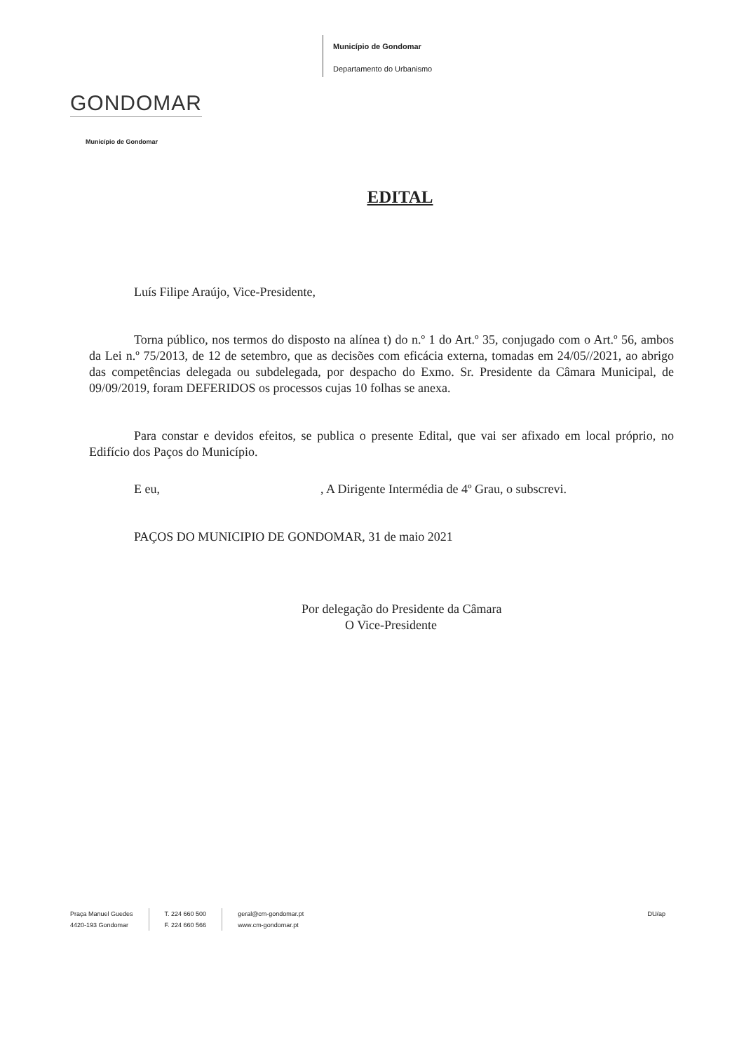GONDOMAR
Município de Gondomar
Município de Gondomar
Departamento do Urbanismo
EDITAL
Luís Filipe Araújo, Vice-Presidente,
Torna público, nos termos do disposto na alínea t) do n.º 1 do Art.º 35, conjugado com o Art.º 56, ambos da Lei n.º 75/2013, de 12 de setembro, que as decisões com eficácia externa, tomadas em 24/05//2021, ao abrigo das competências delegada ou subdelegada, por despacho do Exmo. Sr. Presidente da Câmara Municipal, de 09/09/2019, foram DEFERIDOS os processos cujas 10 folhas se anexa.
Para constar e devidos efeitos, se publica o presente Edital, que vai ser afixado em local próprio, no Edifício dos Paços do Município.
E eu, , A Dirigente Intermédia de 4º Grau, o subscrevi.
PAÇOS DO MUNICIPIO DE GONDOMAR, 31 de maio 2021
Por delegação do Presidente da Câmara
O Vice-Presidente
Praça Manuel Guedes
4420-193 Gondomar
T. 224 660 500
F. 224 660 566
geral@cm-gondomar.pt
www.cm-gondomar.pt
DU/ap